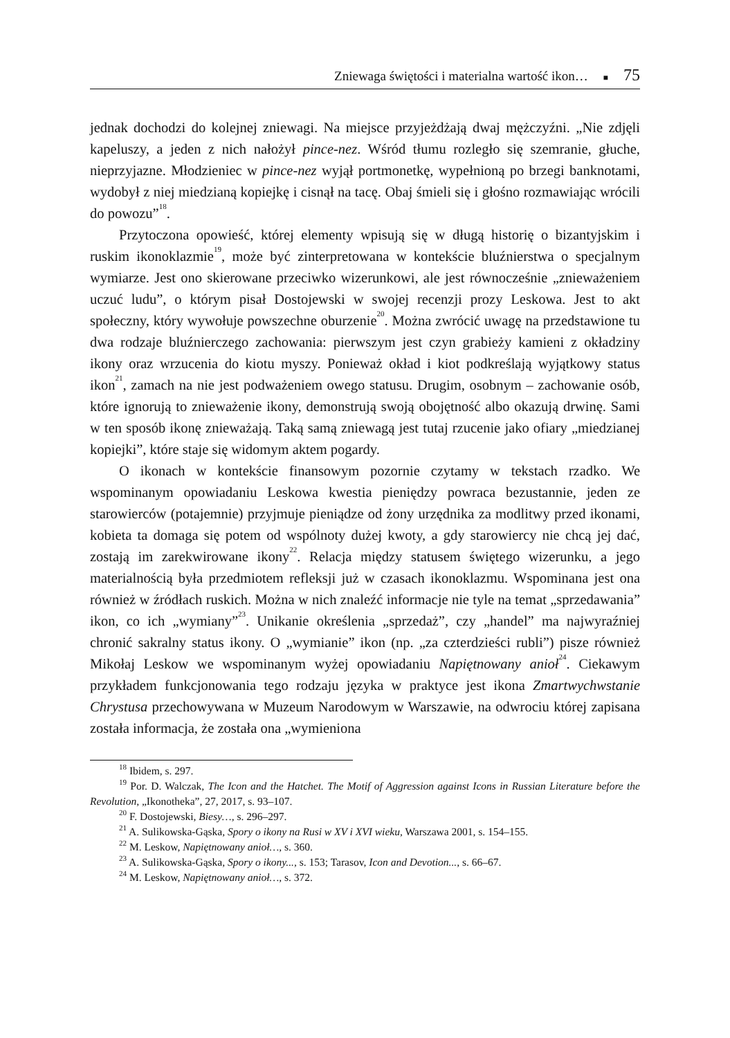Zniewaga świętości i materialna wartość ikon… ■ 75
jednak dochodzi do kolejnej zniewagi. Na miejsce przyjeżdżają dwaj mężczyźni. „Nie zdjęli kapeluszy, a jeden z nich nałożył pince-nez. Wśród tłumu rozległo się szemranie, głuche, nieprzyjazne. Młodzieniec w pince-nez wyjął portmonetkę, wypełnioną po brzegi banknotami, wydobył z niej miedzianą kopiejkę i cisnął na tacę. Obaj śmieli się i głośno rozmawiając wrócili do powozu”<sup>18</sup>.
Przytoczona opowieść, której elementy wpisują się w długą historię o bizantyjskim i ruskim ikonoklazmie<sup>19</sup>, może być zinterpretowana w kontekście bluźnierstwa o specjalnym wymiarze. Jest ono skierowane przeciwko wizerunkowi, ale jest równocześnie „znieważeniem uczuć ludu”, o którym pisał Dostojewski w swojej recenzji prozy Leskowa. Jest to akt społeczny, który wywołuje powszechne oburzenie<sup>20</sup>. Można zwrócić uwagę na przedstawione tu dwa rodzaje bluźnierczego zachowania: pierwszym jest czyn grabieży kamieni z okładziny ikony oraz wrzucenia do kiotu myszy. Ponieważ okład i kiot podkreślają wyjątkowy status ikon<sup>21</sup>, zamach na nie jest podważeniem owego statusu. Drugim, osobnym – zachowanie osób, które ignorują to znieważenie ikony, demonstrują swoją obojętność albo okazują drwinę. Sami w ten sposób ikonę znieważają. Taką samą zniewagą jest tutaj rzucenie jako ofiary „miedzianej kopiejki”, które staje się widomym aktem pogardy.
O ikonach w kontekście finansowym pozornie czytamy w tekstach rzadko. We wspominanym opowiadaniu Leskowa kwestia pieniędzy powraca bezustannie, jeden ze starowierców (potajemnie) przyjmuje pieniądze od żony urzędnika za modlitwy przed ikonami, kobieta ta domaga się potem od wspólnoty dużej kwoty, a gdy starowiercy nie chcą jej dać, zostają im zarekwirowane ikony<sup>22</sup>. Relacja między statusem świętego wizerunku, a jego materialnością była przedmiotem refleksji już w czasach ikonoklazmu. Wspominana jest ona również w źródłach ruskich. Można w nich znaleźć informacje nie tyle na temat „sprzedawania” ikon, co ich „wymiany”<sup>23</sup>. Unikanie określenia „sprzedaż”, czy „handel” ma najwyraźniej chronić sakralny status ikony. O „wymianie” ikon (np. „za czterdzieści rubli”) pisze również Mikołaj Leskow we wspominanym wyżej opowiadaniu Napiętnowany anioł<sup>24</sup>. Ciekawym przykładem funkcjonowania tego rodzaju języka w praktyce jest ikona Zmartwychwstanie Chrystusa przechowywana w Muzeum Narodowym w Warszawie, na odwrociu której zapisana została informacja, że została ona „wymieniona
<sup>18</sup> Ibidem, s. 297.
<sup>19</sup> Por. D. Walczak, The Icon and the Hatchet. The Motif of Aggression against Icons in Russian Literature before the Revolution, „Ikonotheka”, 27, 2017, s. 93–107.
<sup>20</sup> F. Dostojewski, Biesy…, s. 296–297.
<sup>21</sup> A. Sulikowska-Gąska, Spory o ikony na Rusi w XV i XVI wieku, Warszawa 2001, s. 154–155.
<sup>22</sup> M. Leskow, Napiętnowany anioł…, s. 360.
<sup>23</sup> A. Sulikowska-Gąska, Spory o ikony..., s. 153; Tarasov, Icon and Devotion..., s. 66–67.
<sup>24</sup> M. Leskow, Napiętnowany anioł…, s. 372.